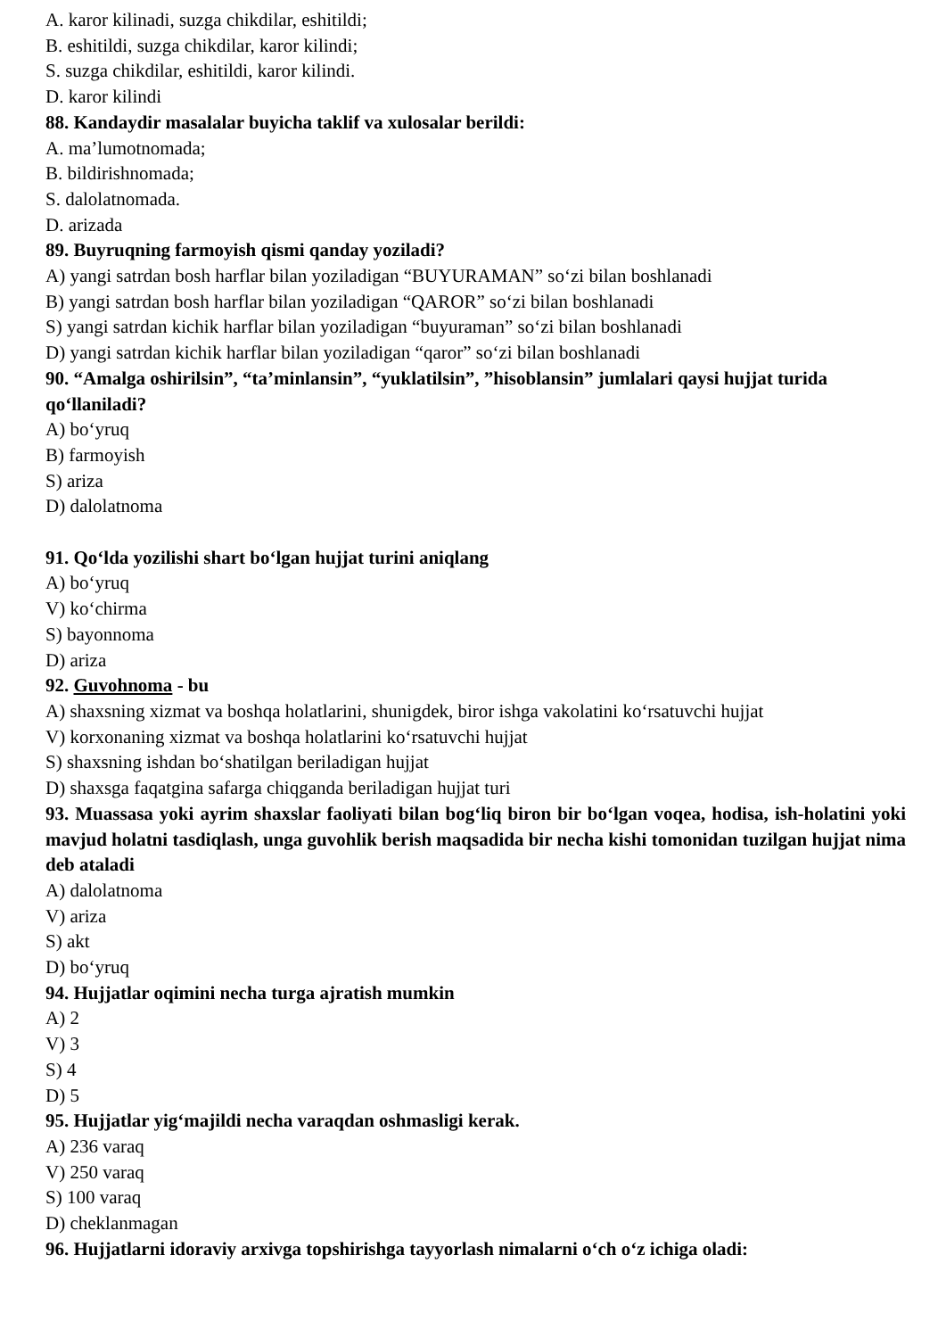A. karor kilinadi, suzga chikdilar, eshitildi;
B. eshitildi, suzga chikdilar, karor kilindi;
S. suzga chikdilar, eshitildi, karor kilindi.
D. karor kilindi
88. Kandaydir masalalar buyicha taklif va xulosalar berildi:
A. ma’lumotnomada;
B. bildirishnomada;
S. dalolatnomada.
D. arizada
89. Buyruqning farmoyish qismi qanday yoziladi?
A) yangi satrdan bosh harflar bilan yoziladigan “BUYURAMAN” so‘zi bilan boshlanadi
B) yangi satrdan bosh harflar bilan yoziladigan “QAROR” so‘zi bilan boshlanadi
S) yangi satrdan kichik harflar bilan yoziladigan “buyuraman” so‘zi bilan boshlanadi
D) yangi satrdan kichik harflar bilan yoziladigan “qaror” so‘zi bilan boshlanadi
90. “Amalga oshirilsin”, “ta’minlansin”, “yuklatilsin”, ”hisoblansin” jumlalari qaysi hujjat turida qo‘llaniladi?
A) bo‘yruq
B) farmoyish
S) ariza
D) dalolatnoma
91. Qo‘lda yozilishi shart bo‘lgan hujjat turini aniqlang
A) bo‘yruq
V) ko‘chirma
S) bayonnoma
D) ariza
92. Guvohnoma - bu
A) shaxsning xizmat va boshqa holatlarini, shunigdek, biror ishga vakolatini ko‘rsatuvchi hujjat
V) korxonaning xizmat va boshqa holatlarini ko‘rsatuvchi hujjat
S) shaxsning ishdan bo‘shatilgan beriladigan hujjat
D) shaxsga faqatgina safarga chiqganda beriladigan hujjat turi
93. Muassasa yoki ayrim shaxslar faoliyati bilan bog‘liq biron bir bo‘lgan voqea, hodisa, ish-holatini yoki mavjud holatni tasdiqlash, unga guvohlik berish maqsadida bir necha kishi tomonidan tuzilgan hujjat nima deb ataladi
A) dalolatnoma
V) ariza
S) akt
D) bo‘yruq
94. Hujjatlar oqimini necha turga ajratish mumkin
A) 2
V) 3
S) 4
D) 5
95. Hujjatlar yig‘majildi necha varaqdan oshmasligi kerak.
A) 236 varaq
V) 250 varaq
S) 100 varaq
D) cheklanmagan
96. Hujjatlarni idoraviy arxivga topshirishga tayyorlash nimalarni o‘ch o‘z ichiga oladi: